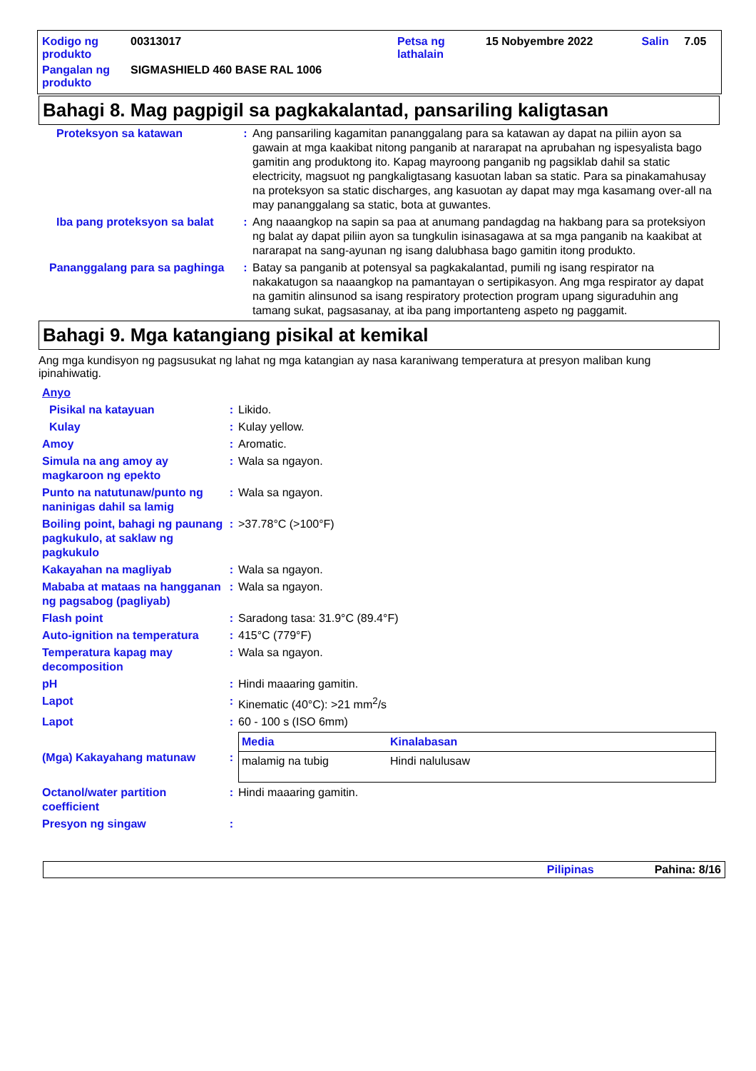| Kodigo ng produkto | 00313017 | Petsa ng lathalain | 15 Nobyembre 2022 | Salin | 7.05 |
| Pangalan ng produkto | SIGMASHIELD 460 BASE RAL 1006 | | | | |
Bahagi 8. Mag pagpigil sa pagkakalantad, pansariling kaligtasan
| Proteksyon sa katawan | : | Ang pansariling kagamitan pananggalang para sa katawan ay dapat na piliin ayon sa gawain at mga kaakibat nitong panganib at nararapat na aprubahan ng ispesyalista bago gamitin ang produktong ito. Kapag mayroong panganib ng pagsiklab dahil sa static electricity, magsuot ng pangkaligtasang kasuotan laban sa static. Para sa pinakamahusay na proteksyon sa static discharges, ang kasuotan ay dapat may mga kasamang over-all na may pananggalang sa static, bota at guwantes. |
| Iba pang proteksyon sa balat | : | Ang naaangkop na sapin sa paa at anumang pandagdag na hakbang para sa proteksiyon ng balat ay dapat piliin ayon sa tungkulin isinasagawa at sa mga panganib na kaakibat at nararapat na sang-ayunan ng isang dalubhasa bago gamitin itong produkto. |
| Pananggalang para sa paghinga | : | Batay sa panganib at potensyal sa pagkakalantad, pumili ng isang respirator na nakakatugon sa naaangkop na pamantayan o sertipikasyon. Ang mga respirator ay dapat na gamitin alinsunod sa isang respiratory protection program upang siguraduhin ang tamang sukat, pagsasanay, at iba pang importanteng aspeto ng paggamit. |
Bahagi 9. Mga katangiang pisikal at kemikal
Ang mga kundisyon ng pagsusukat ng lahat ng mga katangian ay nasa karaniwang temperatura at presyon maliban kung ipinahiwatig.
| Anyo | | |
| Pisikal na katayuan | : | Likido. |
| Kulay | : | Kulay yellow. |
| Amoy | : | Aromatic. |
| Simula na ang amoy ay magkaroon ng epekto | : | Wala sa ngayon. |
| Punto na natutunaw/punto ng naninigas dahil sa lamig | : | Wala sa ngayon. |
| Boiling point, bahagi ng paunang pagkukulo, at saklaw ng pagkukulo | : | >37.78°C (>100°F) |
| Kakayahan na magliyab | : | Wala sa ngayon. |
| Mababa at mataas na hangganan ng pagsabog (pagliyab) | : | Wala sa ngayon. |
| Flash point | : | Saradong tasa: 31.9°C (89.4°F) |
| Auto-ignition na temperatura | : | 415°C (779°F) |
| Temperatura kapag may decomposition | : | Wala sa ngayon. |
| pH | : | Hindi maaaring gamitin. |
| Lapot | : | Kinematic (40°C): >21 mm<sup>2</sup>/s |
| Lapot | : | 60 - 100 s (ISO 6mm) |
| (Mga) Kakayahang matunaw | : | / Media / Kinalabasan / / --- / --- / / malamig na tubig / Hindi nalulusaw / |
| Octanol/water partition coefficient | : | Hindi maaaring gamitin. |
| Presyon ng singaw | : | |
Pilipinas Pahina: 8/16